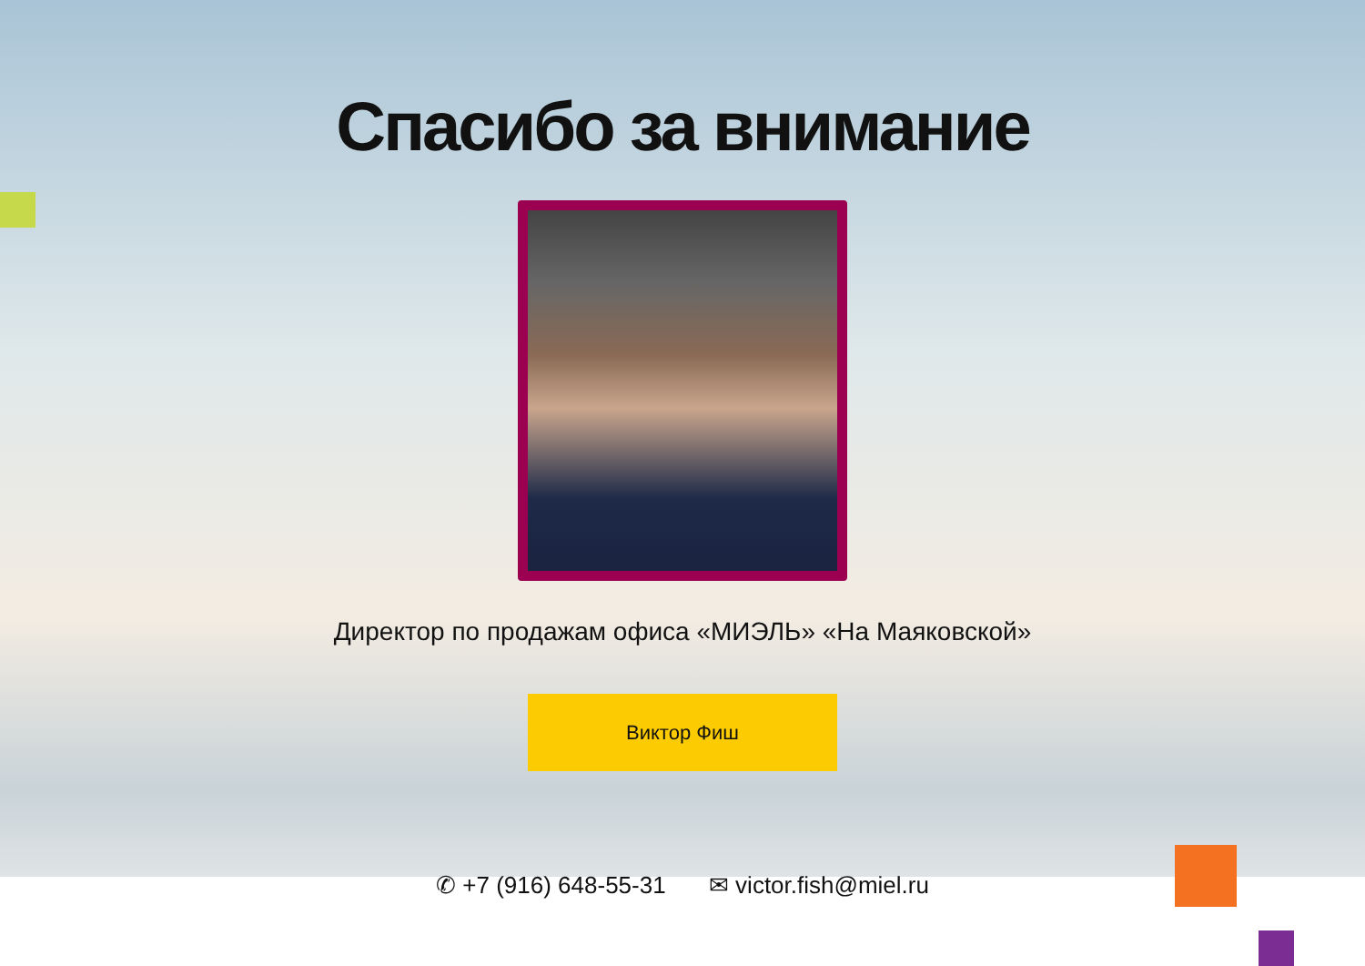Спасибо за внимание
Директор по продажам офиса «МИЭЛЬ» «На Маяковской»
Виктор Фиш
✆ +7 (916) 648-55-31 ✉ victor.fish@miel.ru